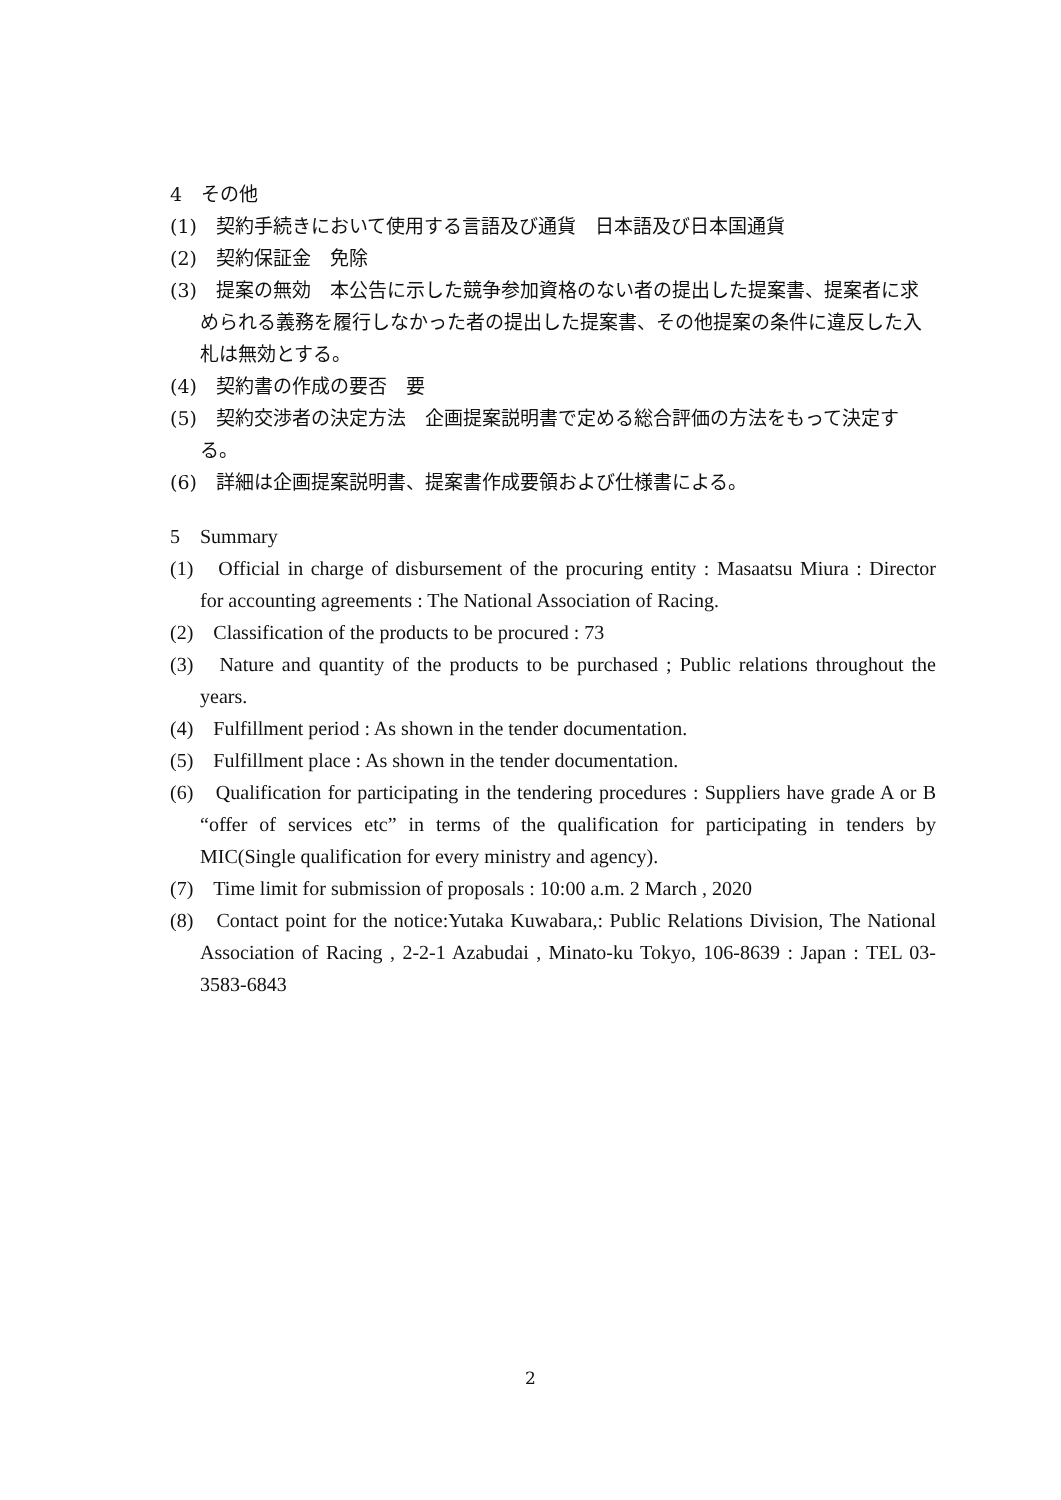4　その他
(1)　契約手続きにおいて使用する言語及び通貨　日本語及び日本国通貨
(2)　契約保証金　免除
(3)　提案の無効　本公告に示した競争参加資格のない者の提出した提案書、提案者に求められる義務を履行しなかった者の提出した提案書、その他提案の条件に違反した入札は無効とする。
(4)　契約書の作成の要否　要
(5)　契約交渉者の決定方法　企画提案説明書で定める総合評価の方法をもって決定する。
(6)　詳細は企画提案説明書、提案書作成要領および仕様書による。
5　Summary
(1)　Official in charge of disbursement of the procuring entity : Masaatsu Miura : Director　for accounting agreements : The National Association of Racing.
(2)　Classification of the products to be procured : 73
(3)　Nature and quantity of the products to be purchased ; Public relations throughout the years.
(4)　Fulfillment period : As shown in the tender documentation.
(5)　Fulfillment place : As shown in the tender documentation.
(6)　Qualification for participating in the tendering procedures : Suppliers have grade A or B “offer of services etc” in terms of the qualification for participating in tenders by MIC(Single qualification for every ministry and agency).
(7)　Time limit for submission of proposals : 10:00 a.m. 2 March , 2020
(8)　Contact point for the notice:Yutaka Kuwabara,: Public Relations Division, The National Association of Racing , 2-2-1 Azabudai , Minato-ku Tokyo, 106-8639 : Japan : TEL 03-3583-6843
2